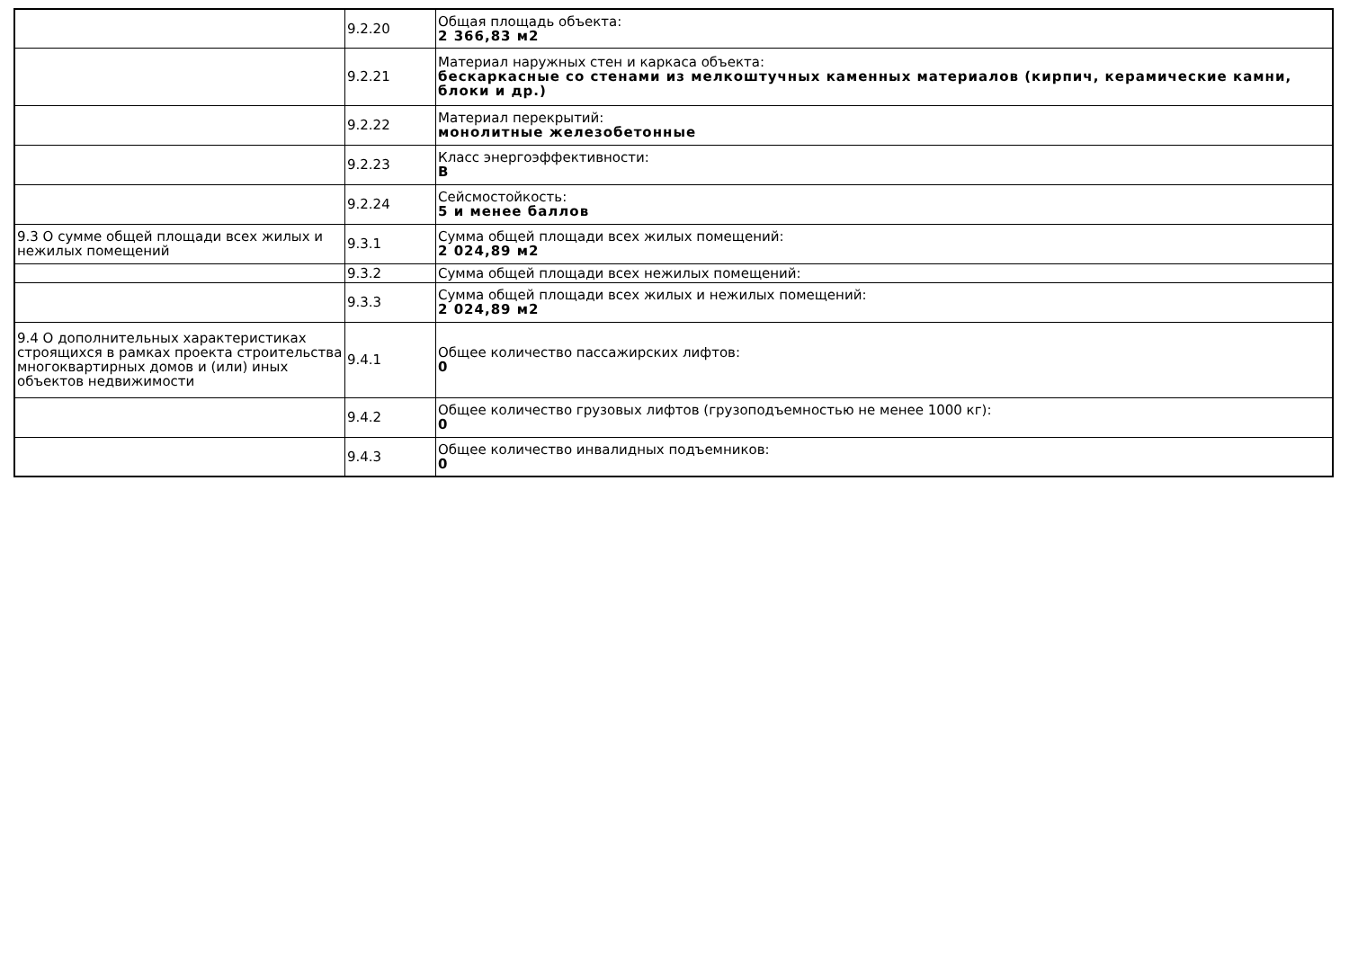| | 9.2.20 | Общая площадь объекта: 2 366,83 м2 |
| | 9.2.21 | Материал наружных стен и каркаса объекта: бескаркасные со стенами из мелкоштучных каменных материалов (кирпич, керамические камни, блоки и др.) |
| | 9.2.22 | Материал перекрытий: монолитные железобетонные |
| | 9.2.23 | Класс энергоэффективности: B |
| | 9.2.24 | Сейсмостойкость: 5 и менее баллов |
| 9.3 О сумме общей площади всех жилых и нежилых помещений | 9.3.1 | Сумма общей площади всех жилых помещений: 2 024,89 м2 |
| | 9.3.2 | Сумма общей площади всех нежилых помещений: |
| | 9.3.3 | Сумма общей площади всех жилых и нежилых помещений: 2 024,89 м2 |
| 9.4 О дополнительных характеристиках строящихся в рамках проекта строительства многоквартирных домов и (или) иных объектов недвижимости | 9.4.1 | Общее количество пассажирских лифтов: 0 |
| | 9.4.2 | Общее количество грузовых лифтов (грузоподъемностью не менее 1000 кг): 0 |
| | 9.4.3 | Общее количество инвалидных подъемников: 0 |